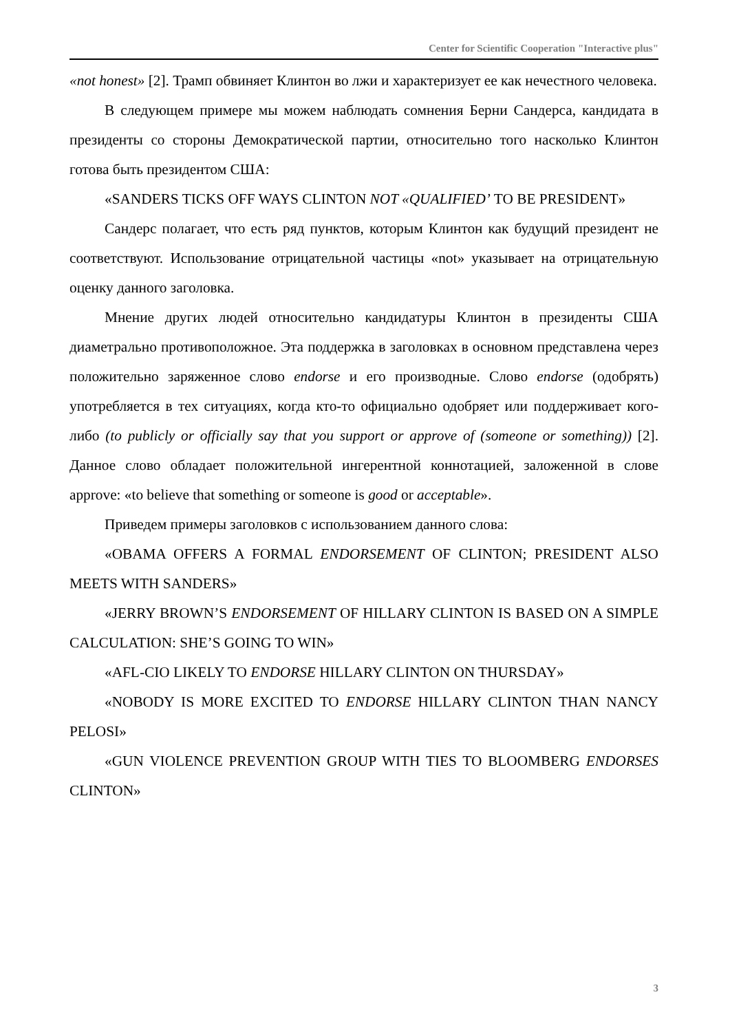Center for Scientific Cooperation "Interactive plus"
«not honest» [2]. Трамп обвиняет Клинтон во лжи и характеризует ее как нечестного человека.
В следующем примере мы можем наблюдать сомнения Берни Сандерса, кандидата в президенты со стороны Демократической партии, относительно того насколько Клинтон готова быть президентом США:
«SANDERS TICKS OFF WAYS CLINTON NOT «QUALIFIED’ TO BE PRESIDENT»
Сандерс полагает, что есть ряд пунктов, которым Клинтон как будущий президент не соответствуют. Использование отрицательной частицы «not» указывает на отрицательную оценку данного заголовка.
Мнение других людей относительно кандидатуры Клинтон в президенты США диаметрально противоположное. Эта поддержка в заголовках в основном представлена через положительно заряженное слово endorse и его производные. Слово endorse (одобрять) употребляется в тех ситуациях, когда кто-то официально одобряет или поддерживает кого-либо (to publicly or officially say that you support or approve of (someone or something)) [2]. Данное слово обладает положительной ингерентной коннотацией, заложенной в слове approve: «to believe that something or someone is good or acceptable».
Приведем примеры заголовков с использованием данного слова:
«OBAMA OFFERS A FORMAL ENDORSEMENT OF CLINTON; PRESIDENT ALSO MEETS WITH SANDERS»
«JERRY BROWN’S ENDORSEMENT OF HILLARY CLINTON IS BASED ON A SIMPLE CALCULATION: SHE’S GOING TO WIN»
«AFL-CIO LIKELY TO ENDORSE HILLARY CLINTON ON THURSDAY»
«NOBODY IS MORE EXCITED TO ENDORSE HILLARY CLINTON THAN NANCY PELOSI»
«GUN VIOLENCE PREVENTION GROUP WITH TIES TO BLOOMBERG ENDORSES CLINTON»
3